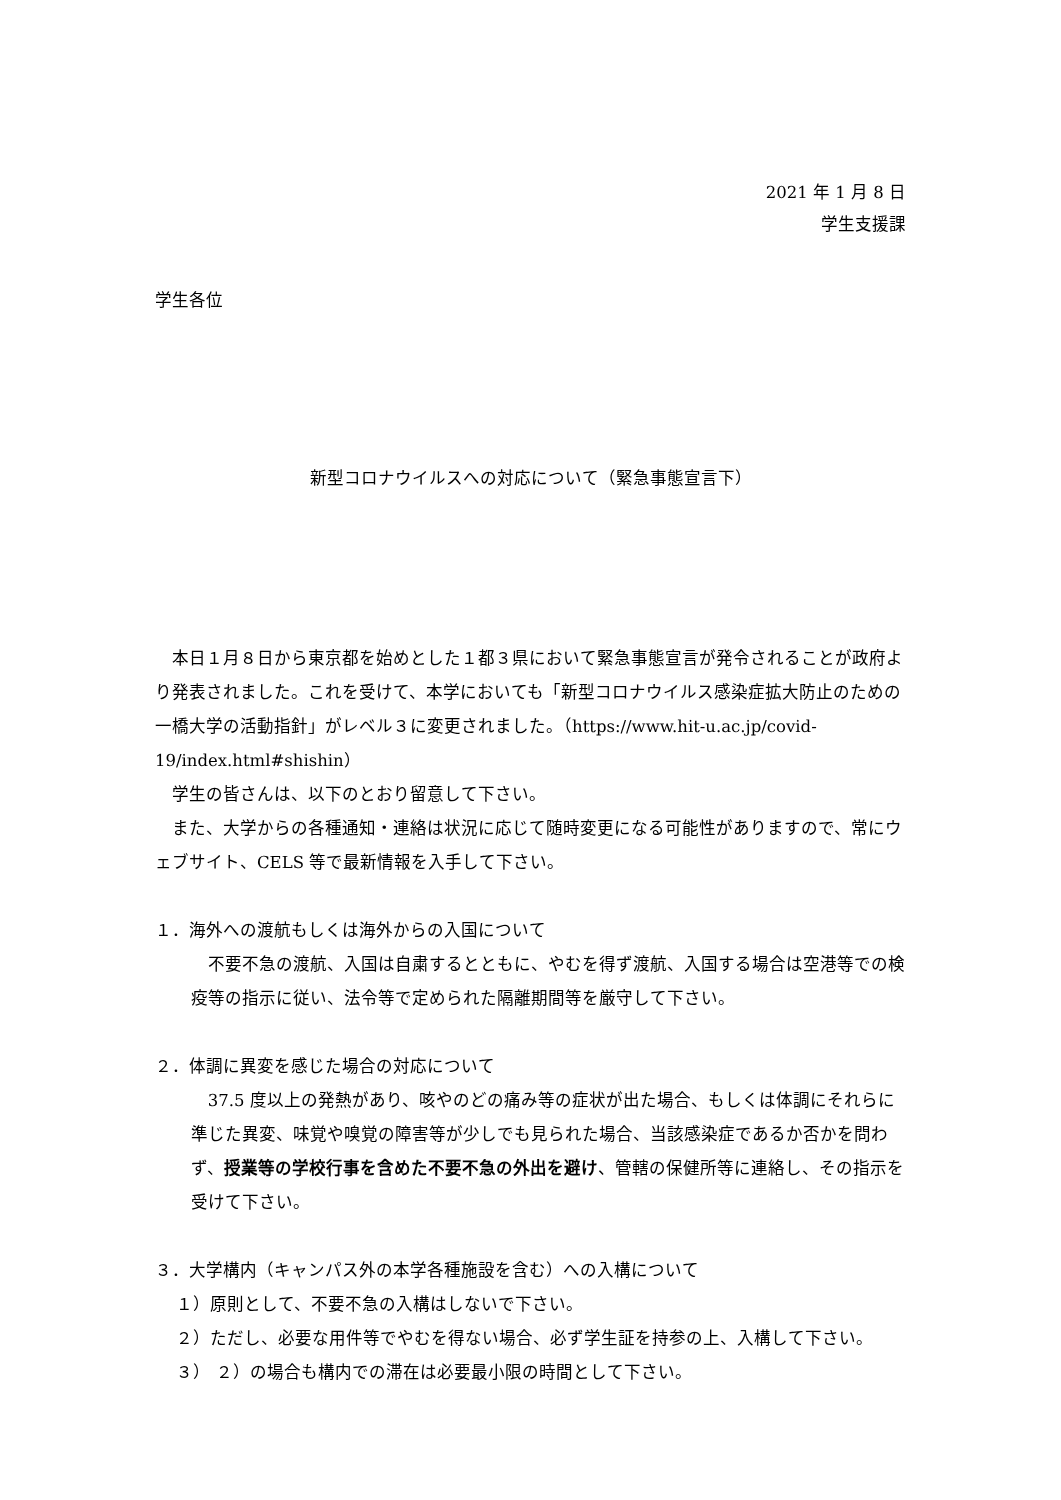2021 年 1 月 8 日
学生支援課
学生各位
新型コロナウイルスへの対応について（緊急事態宣言下）
本日１月８日から東京都を始めとした１都３県において緊急事態宣言が発令されることが政府より発表されました。これを受けて、本学においても「新型コロナウイルス感染症拡大防止のための一橋大学の活動指針」がレベル３に変更されました。（https://www.hit-u.ac.jp/covid-19/index.html#shishin）
学生の皆さんは、以下のとおり留意して下さい。
また、大学からの各種通知・連絡は状況に応じて随時変更になる可能性がありますので、常にウェブサイト、CELS 等で最新情報を入手して下さい。
１．海外への渡航もしくは海外からの入国について
不要不急の渡航、入国は自粛するとともに、やむを得ず渡航、入国する場合は空港等での検疫等の指示に従い、法令等で定められた隔離期間等を厳守して下さい。
２．体調に異変を感じた場合の対応について
37.5 度以上の発熱があり、咳やのどの痛み等の症状が出た場合、もしくは体調にそれらに準じた異変、味覚や嗅覚の障害等が少しでも見られた場合、当該感染症であるか否かを問わず、授業等の学校行事を含めた不要不急の外出を避け、管轄の保健所等に連絡し、その指示を受けて下さい。
３．大学構内（キャンパス外の本学各種施設を含む）への入構について
１）原則として、不要不急の入構はしないで下さい。
２）ただし、必要な用件等でやむを得ない場合、必ず学生証を持参の上、入構して下さい。
３） ２）の場合も構内での滞在は必要最小限の時間として下さい。